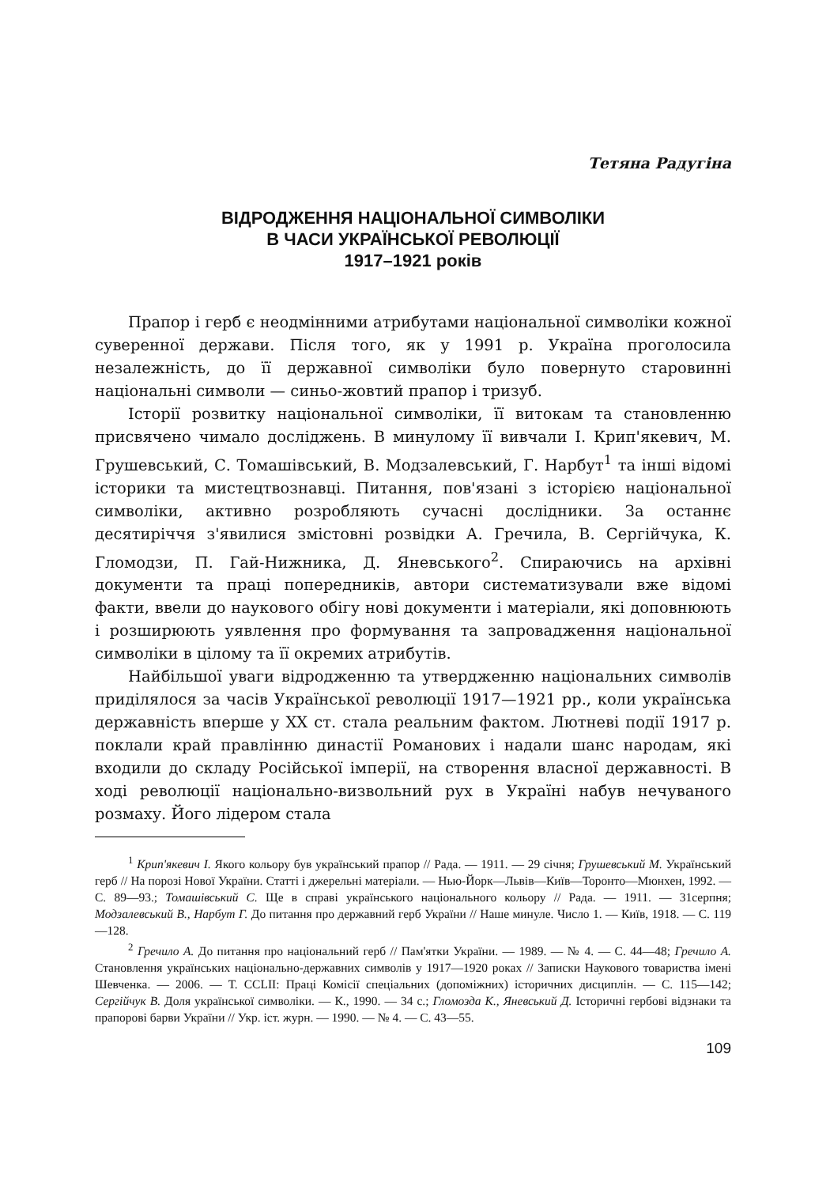Тетяна Радугіна
ВІДРОДЖЕННЯ НАЦІОНАЛЬНОЇ СИМВОЛІКИ
В ЧАСИ УКРАЇНСЬКОЇ РЕВОЛЮЦІЇ
1917–1921 років
Прапор і герб є неодмінними атрибутами національної символіки кожної суверенної держави. Після того, як у 1991 р. Україна проголосила незалежність, до її державної символіки було повернуто старовинні національні символи — синьо-жовтий прапор і тризуб.
Історії розвитку національної символіки, її витокам та становленню присвячено чимало досліджень. В минулому її вивчали І. Крип'якевич, М. Грушевський, С. Томашівський, В. Модзалевський, Г. Нарбут<sup>1</sup> та інші відомі історики та мистецтвознавці. Питання, пов'язані з історією національної символіки, активно розробляють сучасні дослідники. За останнє десятиріччя з'явилися змістовні розвідки А. Гречила, В. Сергійчука, К. Гломодзи, П. Гай-Нижника, Д. Яневського<sup>2</sup>. Спираючись на архівні документи та праці попередників, автори систематизували вже відомі факти, ввели до наукового обігу нові документи і матеріали, які доповнюють і розширюють уявлення про формування та запровадження національної символіки в цілому та її окремих атрибутів.
Найбільшої уваги відродженню та утвердженню національних символів приділялося за часів Української революції 1917—1921 рр., коли українська державність вперше у ХХ ст. стала реальним фактом. Лютневі події 1917 р. поклали край правлінню династії Романових і надали шанс народам, які входили до складу Російської імперії, на створення власної державності. В ході революції національно-визвольний рух в Україні набув нечуваного розмаху. Його лідером стала
<sup>1</sup> Крип'якевич І. Якого кольору був український прапор // Рада. — 1911. — 29 січня; Грушевський М. Український герб // На порозі Нової України. Статті і джерельні матеріали. — Нью-Йорк—Львів—Київ—Торонто—Мюнхен, 1992. — С. 89—93.; Томашівський С. Ще в справі українського національного кольору // Рада. — 1911. — 31серпня; Модзалевський В., Нарбут Г. До питання про державний герб України // Наше минуле. Число 1. — Київ, 1918. — С. 119—128.
<sup>2</sup> Гречило А. До питання про національний герб // Пам'ятки України. — 1989. — № 4. — С. 44—48; Гречило А. Становлення українських національно-державних символів у 1917—1920 роках // Записки Наукового товариства імені Шевченка. — 2006. — Т. CCLII: Праці Комісії спеціальних (допоміжних) історичних дисциплін. — С. 115—142; Сергійчук В. Доля української символіки. — К., 1990. — 34 с.; Гломозда К., Яневський Д. Історичні гербові відзнаки та прапорові барви України // Укр. іст. журн. — 1990. — № 4. — С. 43—55.
109